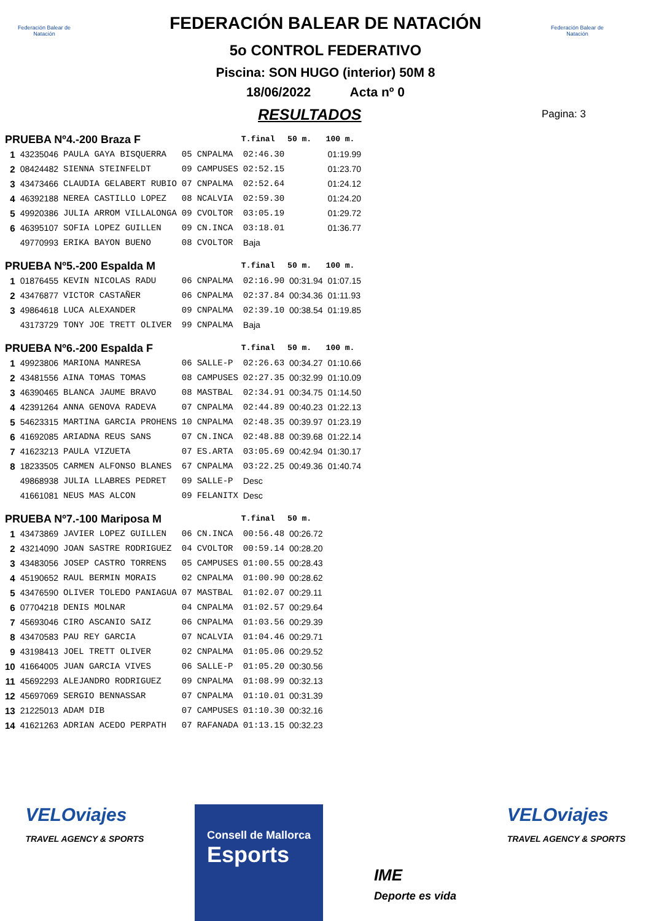Federación Balear de Natación
Federación Balear de Natación
FEDERACIÓN BALEAR DE NATACIÓN
5o CONTROL FEDERATIVO
Piscina: SON HUGO (interior) 50M 8
18/06/2022 Acta nº 0
Pagina: 3
RESULTADOS
| PRUEBA Nº4.-200 Braza F | | | | | T.final | 50 m. | 100 m. |
| 1 | 43235046 | PAULA GAYA BISQUERRA | 05 | CNPALMA | 02:46.30 | | 01:19.99 |
| 2 | 08424482 | SIENNA STEINFELDT | 09 | CAMPUSES | 02:52.15 | | 01:23.70 |
| 3 | 43473466 | CLAUDIA GELABERT RUBIO | 07 | CNPALMA | 02:52.64 | | 01:24.12 |
| 4 | 46392188 | NEREA CASTILLO LOPEZ | 08 | NCALVIA | 02:59.30 | | 01:24.20 |
| 5 | 49920386 | JULIA ARROM VILLALONGA | 09 | CVOLTOR | 03:05.19 | | 01:29.72 |
| 6 | 46395107 | SOFIA LOPEZ GUILLEN | 09 | CN.INCA | 03:18.01 | | 01:36.77 |
| | 49770993 | ERIKA BAYON BUENO | 08 | CVOLTOR | Baja | | |
| PRUEBA Nº5.-200 Espalda M | | | | | T.final | 50 m. | 100 m. |
| 1 | 01876455 | KEVIN NICOLAS RADU | 06 | CNPALMA | 02:16.90 | 00:31.94 | 01:07.15 |
| 2 | 43476877 | VICTOR CASTAÑER | 06 | CNPALMA | 02:37.84 | 00:34.36 | 01:11.93 |
| 3 | 49864618 | LUCA ALEXANDER | 09 | CNPALMA | 02:39.10 | 00:38.54 | 01:19.85 |
| | 43173729 | TONY JOE TRETT OLIVER | 99 | CNPALMA | Baja | | |
| PRUEBA Nº6.-200 Espalda F | | | | | T.final | 50 m. | 100 m. |
| 1 | 49923806 | MARIONA MANRESA | 06 | SALLE-P | 02:26.63 | 00:34.27 | 01:10.66 |
| 2 | 43481556 | AINA TOMAS TOMAS | 08 | CAMPUSES | 02:27.35 | 00:32.99 | 01:10.09 |
| 3 | 46390465 | BLANCA JAUME BRAVO | 08 | MASTBAL | 02:34.91 | 00:34.75 | 01:14.50 |
| 4 | 42391264 | ANNA GENOVA RADEVA | 07 | CNPALMA | 02:44.89 | 00:40.23 | 01:22.13 |
| 5 | 54623315 | MARTINA GARCIA PROHENS | 10 | CNPALMA | 02:48.35 | 00:39.97 | 01:23.19 |
| 6 | 41692085 | ARIADNA REUS SANS | 07 | CN.INCA | 02:48.88 | 00:39.68 | 01:22.14 |
| 7 | 41623213 | PAULA VIZUETA | 07 | ES.ARTA | 03:05.69 | 00:42.94 | 01:30.17 |
| 8 | 18233505 | CARMEN ALFONSO BLANES | 67 | CNPALMA | 03:22.25 | 00:49.36 | 01:40.74 |
| | 49868938 | JULIA LLABRES PEDRET | 09 | SALLE-P | Desc | | |
| | 41661081 | NEUS MAS ALCON | 09 | FELANITX | Desc | | |
| PRUEBA Nº7.-100 Mariposa M | | | | | T.final | 50 m. | |
| 1 | 43473869 | JAVIER LOPEZ GUILLEN | 06 | CN.INCA | 00:56.48 | 00:26.72 | |
| 2 | 43214090 | JOAN SASTRE RODRIGUEZ | 04 | CVOLTOR | 00:59.14 | 00:28.20 | |
| 3 | 43483056 | JOSEP CASTRO TORRENS | 05 | CAMPUSES | 01:00.55 | 00:28.43 | |
| 4 | 45190652 | RAUL BERMIN MORAIS | 02 | CNPALMA | 01:00.90 | 00:28.62 | |
| 5 | 43476590 | OLIVER TOLEDO PANIAGUA | 07 | MASTBAL | 01:02.07 | 00:29.11 | |
| 6 | 07704218 | DENIS MOLNAR | 04 | CNPALMA | 01:02.57 | 00:29.64 | |
| 7 | 45693046 | CIRO ASCANIO SAIZ | 06 | CNPALMA | 01:03.56 | 00:29.39 | |
| 8 | 43470583 | PAU REY GARCIA | 07 | NCALVIA | 01:04.46 | 00:29.71 | |
| 9 | 43198413 | JOEL TRETT OLIVER | 02 | CNPALMA | 01:05.06 | 00:29.52 | |
| 10 | 41664005 | JUAN GARCIA VIVES | 06 | SALLE-P | 01:05.20 | 00:30.56 | |
| 11 | 45692293 | ALEJANDRO RODRIGUEZ | 09 | CNPALMA | 01:08.99 | 00:32.13 | |
| 12 | 45697069 | SERGIO BENNASSAR | 07 | CNPALMA | 01:10.01 | 00:31.39 | |
| 13 | 21225013 | ADAM DIB | 07 | CAMPUSES | 01:10.30 | 00:32.16 | |
| 14 | 41621263 | ADRIAN ACEDO PERPATH | 07 | RAFANADA | 01:13.15 | 00:32.23 | |
VELOviajes
TRAVEL AGENCY & SPORTS
Consell de Mallorca
Esports
IME
Deporte es vida
VELOviajes
TRAVEL AGENCY & SPORTS